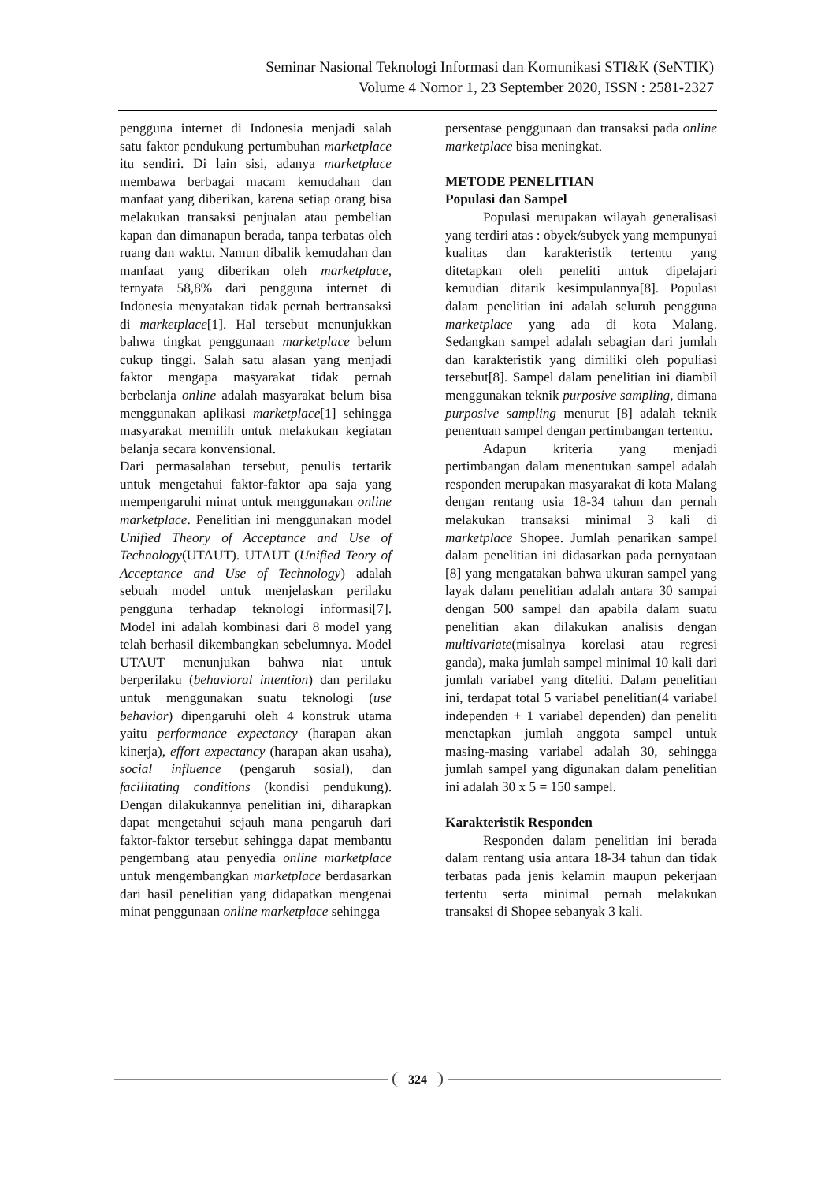Seminar Nasional Teknologi Informasi dan Komunikasi STI&K (SeNTIK)
Volume 4 Nomor 1, 23 September 2020, ISSN : 2581-2327
pengguna internet di Indonesia menjadi salah satu faktor pendukung pertumbuhan marketplace itu sendiri. Di lain sisi, adanya marketplace membawa berbagai macam kemudahan dan manfaat yang diberikan, karena setiap orang bisa melakukan transaksi penjualan atau pembelian kapan dan dimanapun berada, tanpa terbatas oleh ruang dan waktu. Namun dibalik kemudahan dan manfaat yang diberikan oleh marketplace, ternyata 58,8% dari pengguna internet di Indonesia menyatakan tidak pernah bertransaksi di marketplace[1]. Hal tersebut menunjukkan bahwa tingkat penggunaan marketplace belum cukup tinggi. Salah satu alasan yang menjadi faktor mengapa masyarakat tidak pernah berbelanja online adalah masyarakat belum bisa menggunakan aplikasi marketplace[1] sehingga masyarakat memilih untuk melakukan kegiatan belanja secara konvensional.
Dari permasalahan tersebut, penulis tertarik untuk mengetahui faktor-faktor apa saja yang mempengaruhi minat untuk menggunakan online marketplace. Penelitian ini menggunakan model Unified Theory of Acceptance and Use of Technology(UTAUT). UTAUT (Unified Teory of Acceptance and Use of Technology) adalah sebuah model untuk menjelaskan perilaku pengguna terhadap teknologi informasi[7]. Model ini adalah kombinasi dari 8 model yang telah berhasil dikembangkan sebelumnya. Model UTAUT menunjukan bahwa niat untuk berperilaku (behavioral intention) dan perilaku untuk menggunakan suatu teknologi (use behavior) dipengaruhi oleh 4 konstruk utama yaitu performance expectancy (harapan akan kinerja), effort expectancy (harapan akan usaha), social influence (pengaruh sosial), dan facilitating conditions (kondisi pendukung). Dengan dilakukannya penelitian ini, diharapkan dapat mengetahui sejauh mana pengaruh dari faktor-faktor tersebut sehingga dapat membantu pengembang atau penyedia online marketplace untuk mengembangkan marketplace berdasarkan dari hasil penelitian yang didapatkan mengenai minat penggunaan online marketplace sehingga
persentase penggunaan dan transaksi pada online marketplace bisa meningkat.
METODE PENELITIAN
Populasi dan Sampel
Populasi merupakan wilayah generalisasi yang terdiri atas : obyek/subyek yang mempunyai kualitas dan karakteristik tertentu yang ditetapkan oleh peneliti untuk dipelajari kemudian ditarik kesimpulannya[8]. Populasi dalam penelitian ini adalah seluruh pengguna marketplace yang ada di kota Malang. Sedangkan sampel adalah sebagian dari jumlah dan karakteristik yang dimiliki oleh populiasi tersebut[8]. Sampel dalam penelitian ini diambil menggunakan teknik purposive sampling, dimana purposive sampling menurut [8] adalah teknik penentuan sampel dengan pertimbangan tertentu.
Adapun kriteria yang menjadi pertimbangan dalam menentukan sampel adalah responden merupakan masyarakat di kota Malang dengan rentang usia 18-34 tahun dan pernah melakukan transaksi minimal 3 kali di marketplace Shopee. Jumlah penarikan sampel dalam penelitian ini didasarkan pada pernyataan [8] yang mengatakan bahwa ukuran sampel yang layak dalam penelitian adalah antara 30 sampai dengan 500 sampel dan apabila dalam suatu penelitian akan dilakukan analisis dengan multivariate(misalnya korelasi atau regresi ganda), maka jumlah sampel minimal 10 kali dari jumlah variabel yang diteliti. Dalam penelitian ini, terdapat total 5 variabel penelitian(4 variabel independen + 1 variabel dependen) dan peneliti menetapkan jumlah anggota sampel untuk masing-masing variabel adalah 30, sehingga jumlah sampel yang digunakan dalam penelitian ini adalah 30 x 5 = 150 sampel.
Karakteristik Responden
Responden dalam penelitian ini berada dalam rentang usia antara 18-34 tahun dan tidak terbatas pada jenis kelamin maupun pekerjaan tertentu serta minimal pernah melakukan transaksi di Shopee sebanyak 3 kali.
324